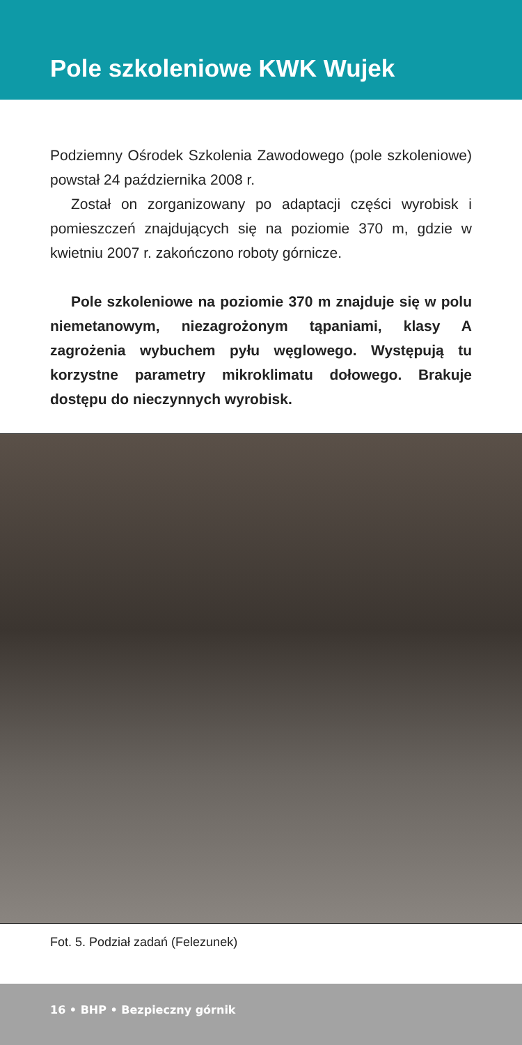Pole szkoleniowe KWK Wujek
Podziemny Ośrodek Szkolenia Zawodowego (pole szkoleniowe) powstał 24 października 2008 r.
Został on zorganizowany po adaptacji części wyrobisk i pomieszczeń znajdujących się na poziomie 370 m, gdzie w kwietniu 2007 r. zakończono roboty górnicze.
Pole szkoleniowe na poziomie 370 m znajduje się w polu niemetanowym, niezagrożonym tąpaniami, klasy A zagrożenia wybuchem pyłu węglowego. Występują tu korzystne parametry mikroklimatu dołowego. Brakuje dostępu do nieczynnych wyrobisk.
Fot. 5. Podział zadań (Felezunek)
16 • BHP • Bezpieczny górnik